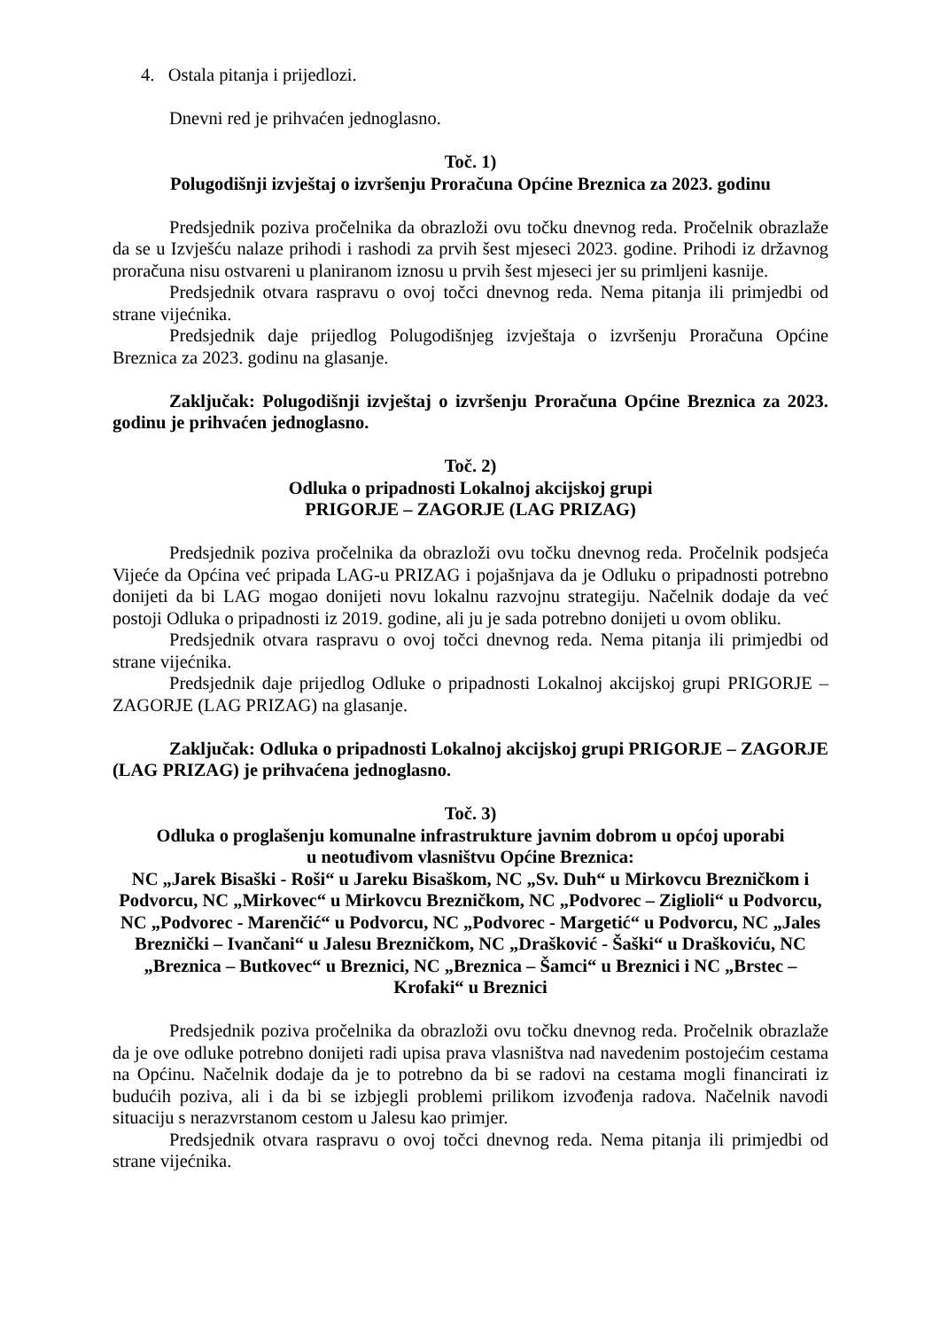4. Ostala pitanja i prijedlozi.
Dnevni red je prihvaćen jednoglasno.
Toč. 1)
Polugodišnji izvještaj o izvršenju Proračuna Općine Breznica za 2023. godinu
Predsjednik poziva pročelnika da obrazloži ovu točku dnevnog reda. Pročelnik obrazlaže da se u Izvješću nalaze prihodi i rashodi za prvih šest mjeseci 2023. godine. Prihodi iz državnog proračuna nisu ostvareni u planiranom iznosu u prvih šest mjeseci jer su primljeni kasnije.
Predsjednik otvara raspravu o ovoj točci dnevnog reda. Nema pitanja ili primjedbi od strane vijećnika.
Predsjednik daje prijedlog Polugodišnjeg izvještaja o izvršenju Proračuna Općine Breznica za 2023. godinu na glasanje.
Zaključak: Polugodišnji izvještaj o izvršenju Proračuna Općine Breznica za 2023. godinu je prihvaćen jednoglasno.
Toč. 2)
Odluka o pripadnosti Lokalnoj akcijskoj grupi
PRIGORJE – ZAGORJE (LAG PRIZAG)
Predsjednik poziva pročelnika da obrazloži ovu točku dnevnog reda. Pročelnik podsjeća Vijeće da Općina već pripada LAG-u PRIZAG i pojašnjava da je Odluku o pripadnosti potrebno donijeti da bi LAG mogao donijeti novu lokalnu razvojnu strategiju. Načelnik dodaje da već postoji Odluka o pripadnosti iz 2019. godine, ali ju je sada potrebno donijeti u ovom obliku.
Predsjednik otvara raspravu o ovoj točci dnevnog reda. Nema pitanja ili primjedbi od strane vijećnika.
Predsjednik daje prijedlog Odluke o pripadnosti Lokalnoj akcijskoj grupi PRIGORJE – ZAGORJE (LAG PRIZAG) na glasanje.
Zaključak: Odluka o pripadnosti Lokalnoj akcijskoj grupi PRIGORJE – ZAGORJE (LAG PRIZAG) je prihvaćena jednoglasno.
Toč. 3)
Odluka o proglašenju komunalne infrastrukture javnim dobrom u općoj uporabi
u neotuđivom vlasništvu Općine Breznica:
NC „Jarek Bisaški - Roši“ u Jareku Bisaškom, NC „Sv. Duh“ u Mirkovcu Brezničkom i Podvorcu, NC „Mirkovec“ u Mirkovcu Brezničkom, NC „Podvorec – Ziglioli“ u Podvorcu, NC „Podvorec - Marenčić“ u Podvorcu, NC „Podvorec - Margetić“ u Podvorcu, NC „Jales Breznički – Ivančani“ u Jalesu Brezničkom, NC „Drašković - Šaški“ u Draškoviću, NC „Breznica – Butkovec“ u Breznici, NC „Breznica – Šamci“ u Breznici i NC „Brstec – Krofaki“ u Breznici
Predsjednik poziva pročelnika da obrazloži ovu točku dnevnog reda. Pročelnik obrazlaže da je ove odluke potrebno donijeti radi upisa prava vlasništva nad navedenim postojećim cestama na Općinu. Načelnik dodaje da je to potrebno da bi se radovi na cestama mogli financirati iz budućih poziva, ali i da bi se izbjegli problemi prilikom izvođenja radova. Načelnik navodi situaciju s nerazvrstanom cestom u Jalesu kao primjer.
Predsjednik otvara raspravu o ovoj točci dnevnog reda. Nema pitanja ili primjedbi od strane vijećnika.